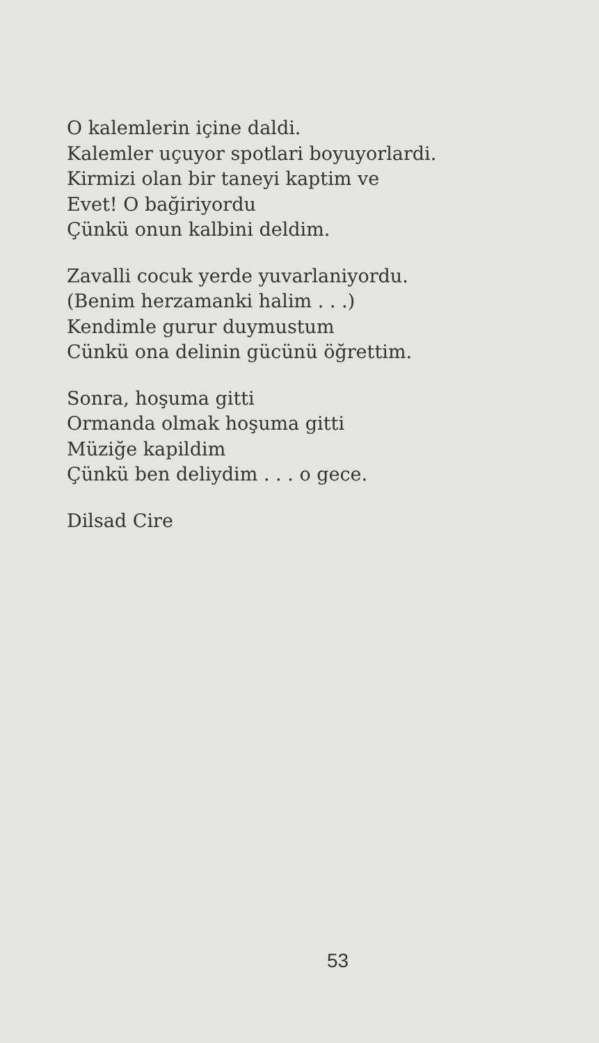O kalemlerin içine daldi.
Kalemler uçuyor spotlari boyuyorlardi.
Kirmizi olan bir taneyi kaptim ve
Evet! O bağiriyordu
Çünkü onun kalbini deldim.
Zavalli cocuk yerde yuvarlaniyordu.
(Benim herzamanki halim . . .)
Kendimle gurur duymustum
Cünkü ona delinin gücünü öğrettim.
Sonra, hoşuma gitti
Ormanda olmak hoşuma gitti
Müziğe kapildim
Çünkü ben deliydim . . . o gece.
Dilsad Cire
53